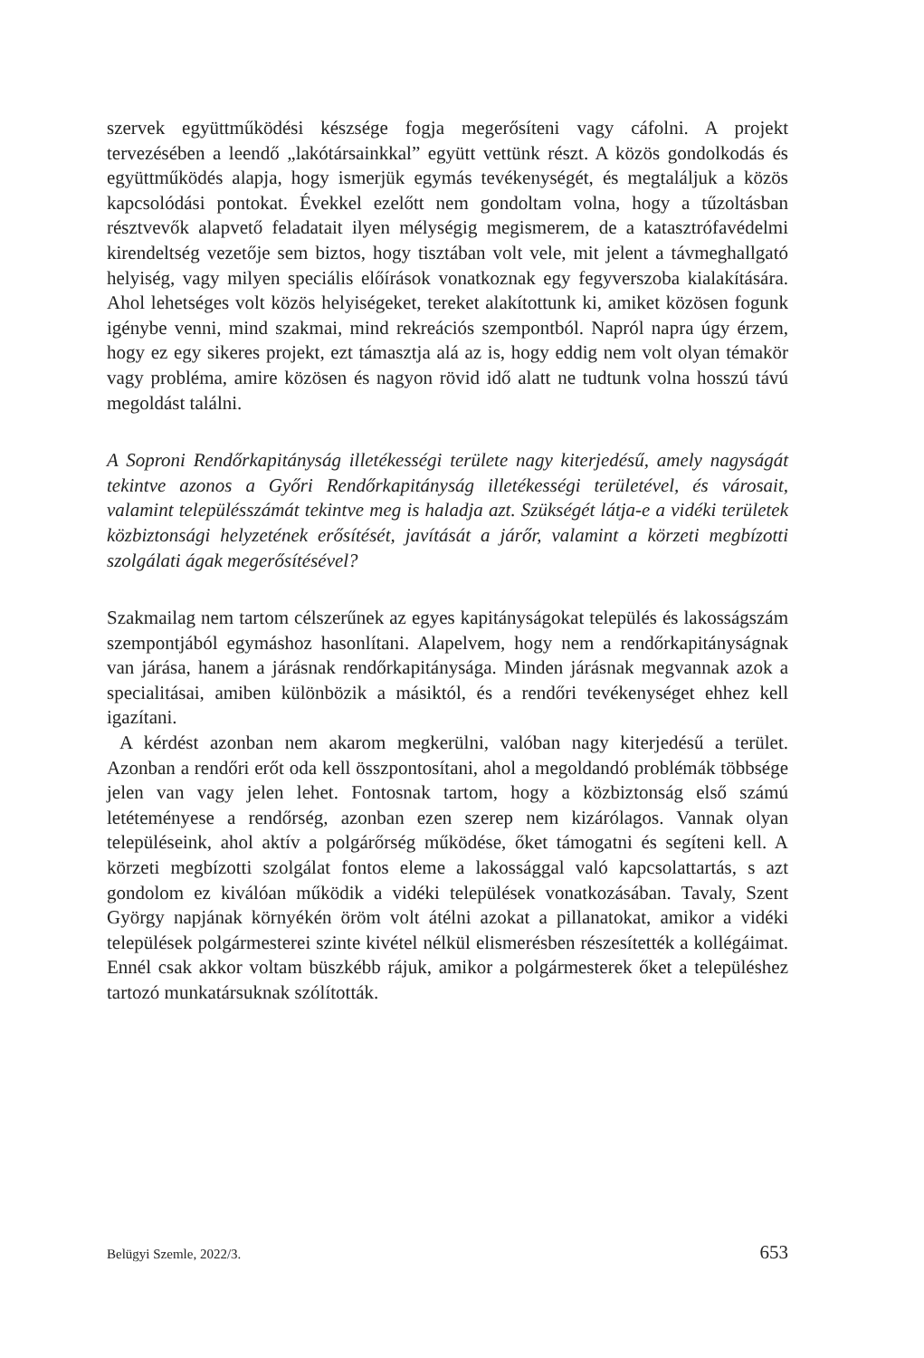szervek együttműködési készsége fogja megerősíteni vagy cáfolni. A projekt tervezésében a leendő „lakótársainkkal” együtt vettünk részt. A közös gondolkodás és együttműködés alapja, hogy ismerjük egymás tevékenységét, és megtaláljuk a közös kapcsolódási pontokat. Évekkel ezelőtt nem gondoltam volna, hogy a tűzoltásban résztvevők alapvető feladatait ilyen mélységig megismerem, de a katasztrófavédelmi kirendeltség vezetője sem biztos, hogy tisztában volt vele, mit jelent a távmeghallgató helyiség, vagy milyen speciális előírások vonatkoznak egy fegyverszoba kialakítására. Ahol lehetséges volt közös helyiségeket, tereket alakítottunk ki, amiket közösen fogunk igénybe venni, mind szakmai, mind rekreációs szempontból. Napról napra úgy érzem, hogy ez egy sikeres projekt, ezt támasztja alá az is, hogy eddig nem volt olyan témakör vagy probléma, amire közösen és nagyon rövid idő alatt ne tudtunk volna hosszú távú megoldást találni.
A Soproni Rendőrkapitányság illetékességi területe nagy kiterjedésű, amely nagyságát tekintve azonos a Győri Rendőrkapitányság illetékességi területével, és városait, valamint településszámát tekintve meg is haladja azt. Szükségét látja-e a vidéki területek közbiztonsági helyzetének erősítését, javítását a járőr, valamint a körzeti megbízotti szolgálati ágak megerősítésével?
Szakmailag nem tartom célszerűnek az egyes kapitányságokat település és lakosságszám szempontjából egymáshoz hasonlítani. Alapelvem, hogy nem a rendőrkapitányságnak van járása, hanem a járásnak rendőrkapitánysága. Minden járásnak megvannak azok a specialitásai, amiben különbözik a másiktól, és a rendőri tevékenységet ehhez kell igazítani.
A kérdést azonban nem akarom megkerülni, valóban nagy kiterjedésű a terület. Azonban a rendőri erőt oda kell összpontosítani, ahol a megoldandó problémák többsége jelen van vagy jelen lehet. Fontosnak tartom, hogy a közbiztonság első számú letéteményese a rendőrség, azonban ezen szerep nem kizárólagos. Vannak olyan településeink, ahol aktív a polgárőrség működése, őket támogatni és segíteni kell. A körzeti megbízotti szolgálat fontos eleme a lakossággal való kapcsolattartás, s azt gondolom ez kiválóan működik a vidéki települések vonatkozásában. Tavaly, Szent György napjának környékén öröm volt átélni azokat a pillanatokat, amikor a vidéki települések polgármesterei szinte kivétel nélkül elismerésben részesítették a kollégáimat. Ennél csak akkor voltam büszkébb rájuk, amikor a polgármesterek őket a településhez tartozó munkatársuknak szólították.
Belügyi Szemle, 2022/3. 653